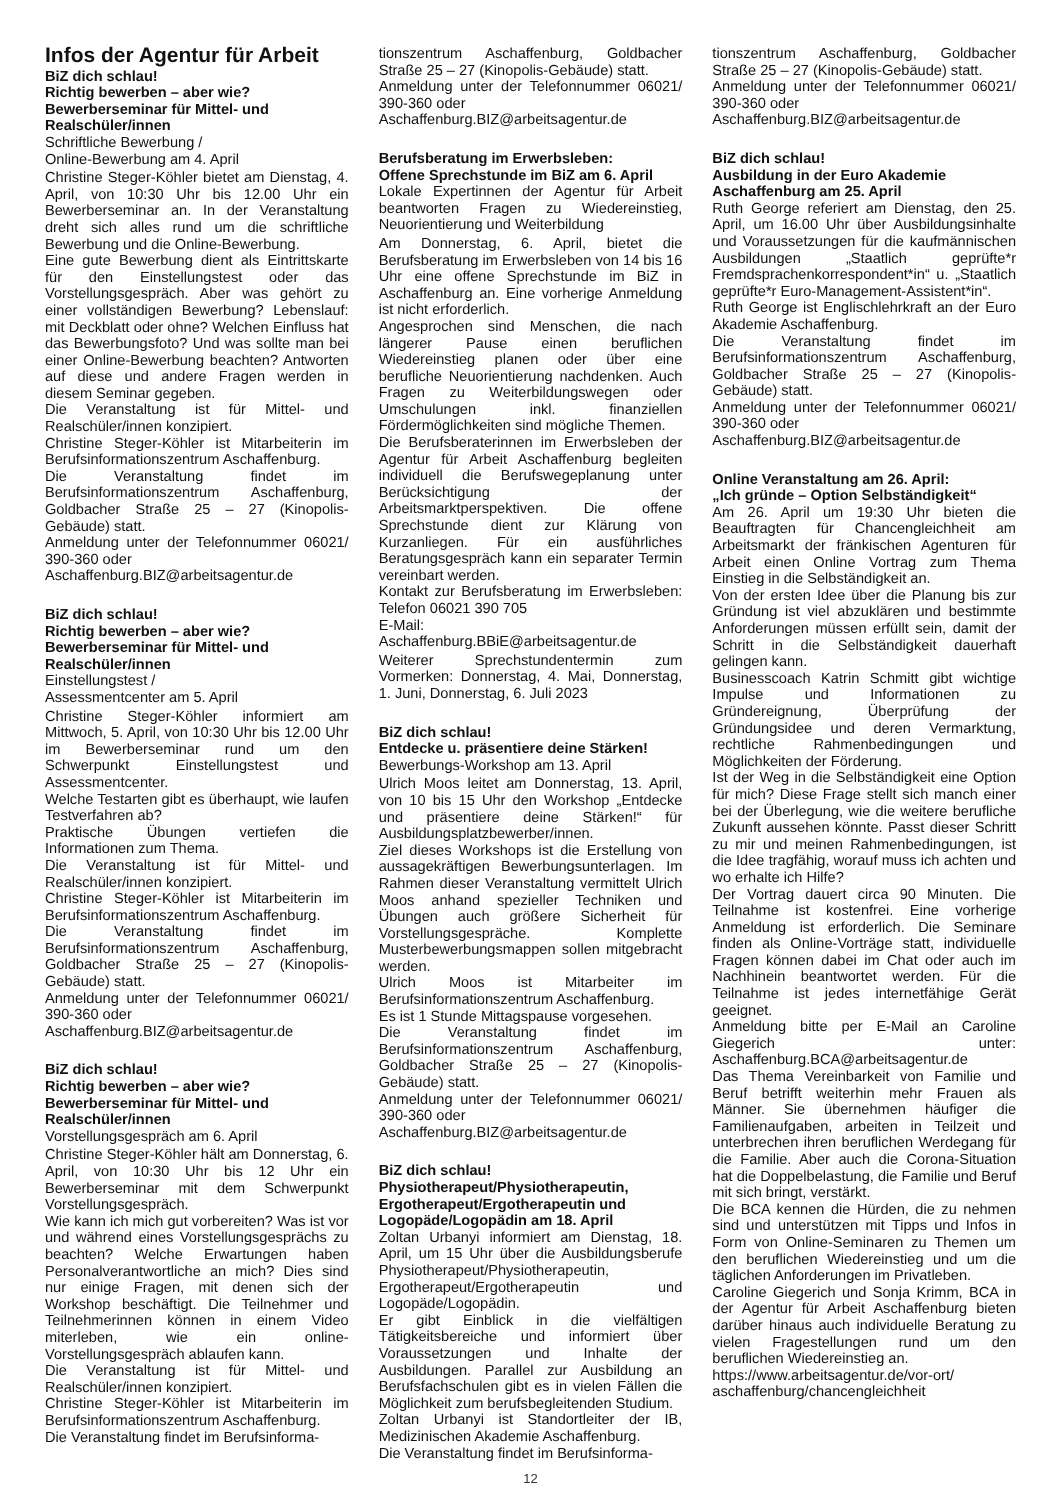Infos der Agentur für Arbeit
BiZ dich schlau!
Richtig bewerben – aber wie?
Bewerberseminar für Mittel- und Realschüler/innen
Schriftliche Bewerbung /
Online-Bewerbung am 4. April
Christine Steger-Köhler bietet am Dienstag, 4. April, von 10:30 Uhr bis 12.00 Uhr ein Bewerberseminar an. In der Veranstaltung dreht sich alles rund um die schriftliche Bewerbung und die Online-Bewerbung.
Eine gute Bewerbung dient als Eintrittskarte für den Einstellungstest oder das Vorstellungsgespräch. Aber was gehört zu einer vollständigen Bewerbung? Lebenslauf: mit Deckblatt oder ohne? Welchen Einfluss hat das Bewerbungsfoto? Und was sollte man bei einer Online-Bewerbung beachten? Antworten auf diese und andere Fragen werden in diesem Seminar gegeben.
Die Veranstaltung ist für Mittel- und Realschüler/innen konzipiert.
Christine Steger-Köhler ist Mitarbeiterin im Berufsinformationszentrum Aschaffenburg.
Die Veranstaltung findet im Berufsinformationszentrum Aschaffenburg, Goldbacher Straße 25 – 27 (Kinopolis-Gebäude) statt.
Anmeldung unter der Telefonnummer 06021/ 390-360 oder
Aschaffenburg.BIZ@arbeitsagentur.de
BiZ dich schlau!
Richtig bewerben – aber wie?
Bewerberseminar für Mittel- und Realschüler/innen
Einstellungstest /
Assessmentcenter am 5. April
Christine Steger-Köhler informiert am Mittwoch, 5. April, von 10:30 Uhr bis 12.00 Uhr im Bewerberseminar rund um den Schwerpunkt Einstellungstest und Assessmentcenter.
Welche Testarten gibt es überhaupt, wie laufen Testverfahren ab?
Praktische Übungen vertiefen die Informationen zum Thema.
Die Veranstaltung ist für Mittel- und Realschüler/innen konzipiert.
Christine Steger-Köhler ist Mitarbeiterin im Berufsinformationszentrum Aschaffenburg.
Die Veranstaltung findet im Berufsinformationszentrum Aschaffenburg, Goldbacher Straße 25 – 27 (Kinopolis-Gebäude) statt.
Anmeldung unter der Telefonnummer 06021/ 390-360 oder
Aschaffenburg.BIZ@arbeitsagentur.de
BiZ dich schlau!
Richtig bewerben – aber wie?
Bewerberseminar für Mittel- und Realschüler/innen
Vorstellungsgespräch am 6. April
Christine Steger-Köhler hält am Donnerstag, 6. April, von 10:30 Uhr bis 12 Uhr ein Bewerberseminar mit dem Schwerpunkt Vorstellungsgespräch.
Wie kann ich mich gut vorbereiten? Was ist vor und während eines Vorstellungsgesprächs zu beachten? Welche Erwartungen haben Personalverantwortliche an mich? Dies sind nur einige Fragen, mit denen sich der Workshop beschäftigt. Die Teilnehmer und Teilnehmerinnen können in einem Video miterleben, wie ein online-Vorstellungsgespräch ablaufen kann.
Die Veranstaltung ist für Mittel- und Realschüler/innen konzipiert.
Christine Steger-Köhler ist Mitarbeiterin im Berufsinformationszentrum Aschaffenburg.
Die Veranstaltung findet im Berufsinforma-
tionszentrum Aschaffenburg, Goldbacher Straße 25 – 27 (Kinopolis-Gebäude) statt.
Anmeldung unter der Telefonnummer 06021/ 390-360 oder
Aschaffenburg.BIZ@arbeitsagentur.de
Berufsberatung im Erwerbsleben:
Offene Sprechstunde im BiZ am 6. April
Lokale Expertinnen der Agentur für Arbeit beantworten Fragen zu Wiedereinstieg, Neuorientierung und Weiterbildung
Am Donnerstag, 6. April, bietet die Berufsberatung im Erwerbsleben von 14 bis 16 Uhr eine offene Sprechstunde im BiZ in Aschaffenburg an. Eine vorherige Anmeldung ist nicht erforderlich.
Angesprochen sind Menschen, die nach längerer Pause einen beruflichen Wiedereinstieg planen oder über eine berufliche Neuorientierung nachdenken. Auch Fragen zu Weiterbildungswegen oder Umschulungen inkl. finanziellen Fördermöglichkeiten sind mögliche Themen.
Die Berufsberaterinnen im Erwerbsleben der Agentur für Arbeit Aschaffenburg begleiten individuell die Berufswegeplanung unter Berücksichtigung der Arbeitsmarktperspektiven. Die offene Sprechstunde dient zur Klärung von Kurzanliegen. Für ein ausführliches Beratungsgespräch kann ein separater Termin vereinbart werden.
Kontakt zur Berufsberatung im Erwerbsleben: Telefon 06021 390 705
E-Mail:
Aschaffenburg.BBiE@arbeitsagentur.de
Weiterer Sprechstundentermin zum Vormerken: Donnerstag, 4. Mai, Donnerstag, 1. Juni, Donnerstag, 6. Juli 2023
BiZ dich schlau!
Entdecke u. präsentiere deine Stärken!
Bewerbungs-Workshop am 13. April
Ulrich Moos leitet am Donnerstag, 13. April, von 10 bis 15 Uhr den Workshop „Entdecke und präsentiere deine Stärken!“ für Ausbildungsplatzbewerber/innen.
Ziel dieses Workshops ist die Erstellung von aussagekräftigen Bewerbungsunterlagen. Im Rahmen dieser Veranstaltung vermittelt Ulrich Moos anhand spezieller Techniken und Übungen auch größere Sicherheit für Vorstellungsgespräche. Komplette Musterbewerbungsmappen sollen mitgebracht werden.
Ulrich Moos ist Mitarbeiter im Berufsinformationszentrum Aschaffenburg.
Es ist 1 Stunde Mittagspause vorgesehen.
Die Veranstaltung findet im Berufsinformationszentrum Aschaffenburg, Goldbacher Straße 25 – 27 (Kinopolis-Gebäude) statt.
Anmeldung unter der Telefonnummer 06021/ 390-360 oder
Aschaffenburg.BIZ@arbeitsagentur.de
BiZ dich schlau!
Physiotherapeut/Physiotherapeutin, Ergotherapeut/Ergotherapeutin und Logopäde/Logopädin am 18. April
Zoltan Urbanyi informiert am Dienstag, 18. April, um 15 Uhr über die Ausbildungsberufe Physiotherapeut/Physiotherapeutin, Ergotherapeut/Ergotherapeutin und Logopäde/Logopädin.
Er gibt Einblick in die vielfältigen Tätigkeitsbereiche und informiert über Voraussetzungen und Inhalte der Ausbildungen. Parallel zur Ausbildung an Berufsfachschulen gibt es in vielen Fällen die Möglichkeit zum berufsbegleitenden Studium.
Zoltan Urbanyi ist Standortleiter der IB, Medizinischen Akademie Aschaffenburg.
Die Veranstaltung findet im Berufsinforma-
tionszentrum Aschaffenburg, Goldbacher Straße 25 – 27 (Kinopolis-Gebäude) statt.
Anmeldung unter der Telefonnummer 06021/ 390-360 oder
Aschaffenburg.BIZ@arbeitsagentur.de
BiZ dich schlau!
Ausbildung in der Euro Akademie Aschaffenburg am 25. April
Ruth George referiert am Dienstag, den 25. April, um 16.00 Uhr über Ausbildungsinhalte und Voraussetzungen für die kaufmännischen Ausbildungen „Staatlich geprüfte*r Fremdsprachenkorrespondent*in“ u. „Staatlich geprüfte*r Euro-Management-Assistent*in“.
Ruth George ist Englischlehrkraft an der Euro Akademie Aschaffenburg.
Die Veranstaltung findet im Berufsinformationszentrum Aschaffenburg, Goldbacher Straße 25 – 27 (Kinopolis-Gebäude) statt.
Anmeldung unter der Telefonnummer 06021/ 390-360 oder
Aschaffenburg.BIZ@arbeitsagentur.de
Online Veranstaltung am 26. April:
„Ich gründe – Option Selbständigkeit“
Am 26. April um 19:30 Uhr bieten die Beauftragten für Chancengleichheit am Arbeitsmarkt der fränkischen Agenturen für Arbeit einen Online Vortrag zum Thema Einstieg in die Selbständigkeit an.
Von der ersten Idee über die Planung bis zur Gründung ist viel abzuklären und bestimmte Anforderungen müssen erfüllt sein, damit der Schritt in die Selbständigkeit dauerhaft gelingen kann.
Businesscoach Katrin Schmitt gibt wichtige Impulse und Informationen zu Gründereignung, Überprüfung der Gründungsidee und deren Vermarktung, rechtliche Rahmenbedingungen und Möglichkeiten der Förderung.
Ist der Weg in die Selbständigkeit eine Option für mich? Diese Frage stellt sich manch einer bei der Überlegung, wie die weitere berufliche Zukunft aussehen könnte. Passt dieser Schritt zu mir und meinen Rahmenbedingungen, ist die Idee tragfähig, worauf muss ich achten und wo erhalte ich Hilfe?
Der Vortrag dauert circa 90 Minuten. Die Teilnahme ist kostenfrei. Eine vorherige Anmeldung ist erforderlich. Die Seminare finden als Online-Vorträge statt, individuelle Fragen können dabei im Chat oder auch im Nachhinein beantwortet werden. Für die Teilnahme ist jedes internetfähige Gerät geeignet.
Anmeldung bitte per E-Mail an Caroline Giegerich unter: Aschaffenburg.BCA@arbeitsagentur.de
Das Thema Vereinbarkeit von Familie und Beruf betrifft weiterhin mehr Frauen als Männer. Sie übernehmen häufiger die Familienaufgaben, arbeiten in Teilzeit und unterbrechen ihren beruflichen Werdegang für die Familie. Aber auch die Corona-Situation hat die Doppelbelastung, die Familie und Beruf mit sich bringt, verstärkt.
Die BCA kennen die Hürden, die zu nehmen sind und unterstützen mit Tipps und Infos in Form von Online-Seminaren zu Themen um den beruflichen Wiedereinstieg und um die täglichen Anforderungen im Privatleben.
Caroline Giegerich und Sonja Krimm, BCA in der Agentur für Arbeit Aschaffenburg bieten darüber hinaus auch individuelle Beratung zu vielen Fragestellungen rund um den beruflichen Wiedereinstieg an.
https://www.arbeitsagentur.de/vor-ort/ aschaffenburg/chancengleichheit
12